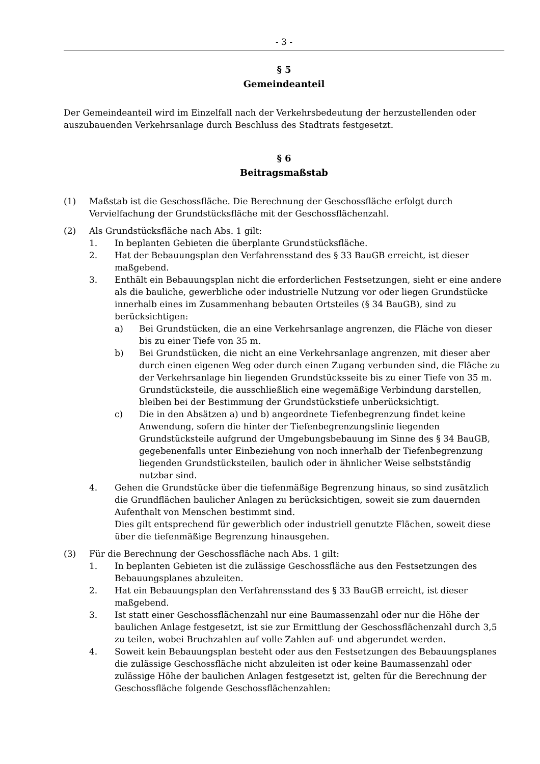- 3 -
§ 5
Gemeindeanteil
Der Gemeindeanteil wird im Einzelfall nach der Verkehrsbedeutung der herzustellenden oder auszubauenden Verkehrsanlage durch Beschluss des Stadtrats festgesetzt.
§ 6
Beitragsmaßstab
(1) Maßstab ist die Geschossfläche. Die Berechnung der Geschossfläche erfolgt durch Vervielfachung der Grundstücksfläche mit der Geschossflächenzahl.
(2) Als Grundstücksfläche nach Abs. 1 gilt:
1. In beplanten Gebieten die überplante Grundstücksfläche.
2. Hat der Bebauungsplan den Verfahrensstand des § 33 BauGB erreicht, ist dieser maßgebend.
3. Enthält ein Bebauungsplan nicht die erforderlichen Festsetzungen, sieht er eine andere als die bauliche, gewerbliche oder industrielle Nutzung vor oder liegen Grundstücke innerhalb eines im Zusammenhang bebauten Ortsteiles (§ 34 BauGB), sind zu berücksichtigen:
a) Bei Grundstücken, die an eine Verkehrsanlage angrenzen, die Fläche von dieser bis zu einer Tiefe von 35 m.
b) Bei Grundstücken, die nicht an eine Verkehrsanlage angrenzen, mit dieser aber durch einen eigenen Weg oder durch einen Zugang verbunden sind, die Fläche zu der Verkehrsanlage hin liegenden Grundstücksseite bis zu einer Tiefe von 35 m. Grundstücksteile, die ausschließlich eine wegemäßige Verbindung darstellen, bleiben bei der Bestimmung der Grundstückstiefe unberücksichtigt.
c) Die in den Absätzen a) und b) angeordnete Tiefenbegrenzung findet keine Anwendung, sofern die hinter der Tiefenbegrenzungslinie liegenden Grundstücksteile aufgrund der Umgebungsbebauung im Sinne des § 34 BauGB, gegebenenfalls unter Einbeziehung von noch innerhalb der Tiefenbegrenzung liegenden Grundstücksteilen, baulich oder in ähnlicher Weise selbstständig nutzbar sind.
4. Gehen die Grundstücke über die tiefenmäßige Begrenzung hinaus, so sind zusätzlich die Grundflächen baulicher Anlagen zu berücksichtigen, soweit sie zum dauernden Aufenthalt von Menschen bestimmt sind.
Dies gilt entsprechend für gewerblich oder industriell genutzte Flächen, soweit diese über die tiefenmäßige Begrenzung hinausgehen.
(3) Für die Berechnung der Geschossfläche nach Abs. 1 gilt:
1. In beplanten Gebieten ist die zulässige Geschossfläche aus den Festsetzungen des Bebauungsplanes abzuleiten.
2. Hat ein Bebauungsplan den Verfahrensstand des § 33 BauGB erreicht, ist dieser maßgebend.
3. Ist statt einer Geschossflächenzahl nur eine Baumassenzahl oder nur die Höhe der baulichen Anlage festgesetzt, ist sie zur Ermittlung der Geschossflächenzahl durch 3,5 zu teilen, wobei Bruchzahlen auf volle Zahlen auf- und abgerundet werden.
4. Soweit kein Bebauungsplan besteht oder aus den Festsetzungen des Bebauungsplanes die zulässige Geschossfläche nicht abzuleiten ist oder keine Baumassenzahl oder zulässige Höhe der baulichen Anlagen festgesetzt ist, gelten für die Berechnung der Geschossfläche folgende Geschossflächenzahlen: